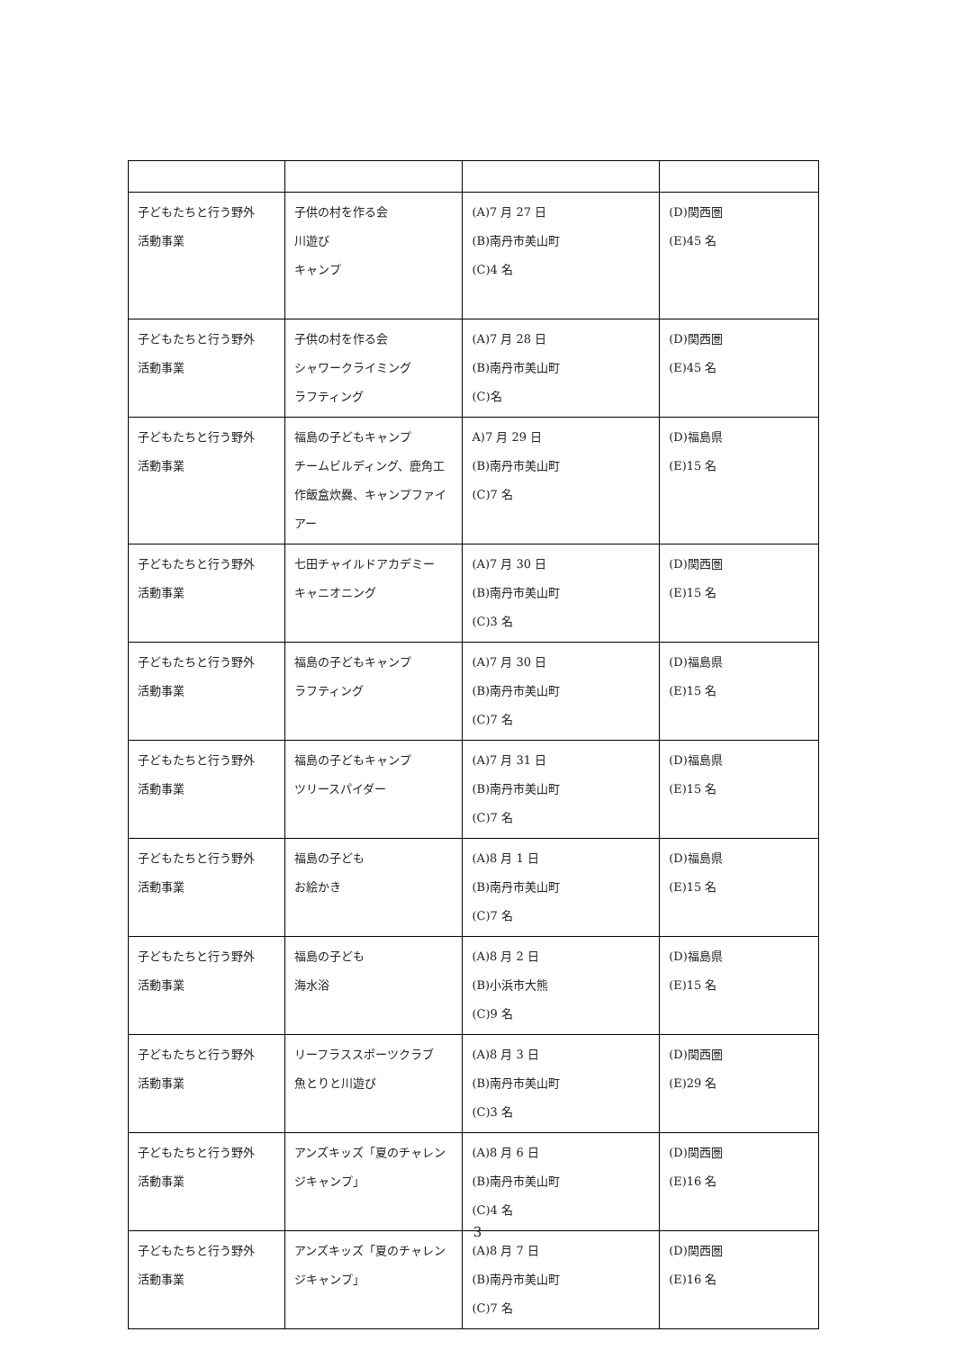| 子どもたちと行う野外 活動事業 | 子供の村を作る会 川遊び キャンプ | (A)7 月 27 日 (B)南丹市美山町 (C)4 名 | (D)関西圏 (E)45 名 |
| 子どもたちと行う野外 活動事業 | 子供の村を作る会 シャワークライミング ラフティング | (A)7 月 28 日 (B)南丹市美山町 (C)名 | (D)関西圏 (E)45 名 |
| 子どもたちと行う野外 活動事業 | 福島の子どもキャンプ チームビルディング、鹿角工作飯盒炊爨、キャンプファイアー | A)7 月 29 日 (B)南丹市美山町 (C)7 名 | (D)福島県 (E)15 名 |
| 子どもたちと行う野外 活動事業 | 七田チャイルドアカデミー キャニオニング | (A)7 月 30 日 (B)南丹市美山町 (C)3 名 | (D)関西圏 (E)15 名 |
| 子どもたちと行う野外 活動事業 | 福島の子どもキャンプ ラフティング | (A)7 月 30 日 (B)南丹市美山町 (C)7 名 | (D)福島県 (E)15 名 |
| 子どもたちと行う野外 活動事業 | 福島の子どもキャンプ ツリースパイダー | (A)7 月 31 日 (B)南丹市美山町 (C)7 名 | (D)福島県 (E)15 名 |
| 子どもたちと行う野外 活動事業 | 福島の子ども お絵かき | (A)8 月 1 日 (B)南丹市美山町 (C)7 名 | (D)福島県 (E)15 名 |
| 子どもたちと行う野外 活動事業 | 福島の子ども 海水浴 | (A)8 月 2 日 (B)小浜市大熊 (C)9 名 | (D)福島県 (E)15 名 |
| 子どもたちと行う野外 活動事業 | リーフラススポーツクラブ 魚とりと川遊び | (A)8 月 3 日 (B)南丹市美山町 (C)3 名 | (D)関西圏 (E)29 名 |
| 子どもたちと行う野外 活動事業 | アンズキッズ「夏のチャレンジキャンプ」 | (A)8 月 6 日 (B)南丹市美山町 (C)4 名 | (D)関西圏 (E)16 名 |
| 子どもたちと行う野外 活動事業 | アンズキッズ「夏のチャレンジキャンプ」 | (A)8 月 7 日 (B)南丹市美山町 (C)7 名 | (D)関西圏 (E)16 名 |
3